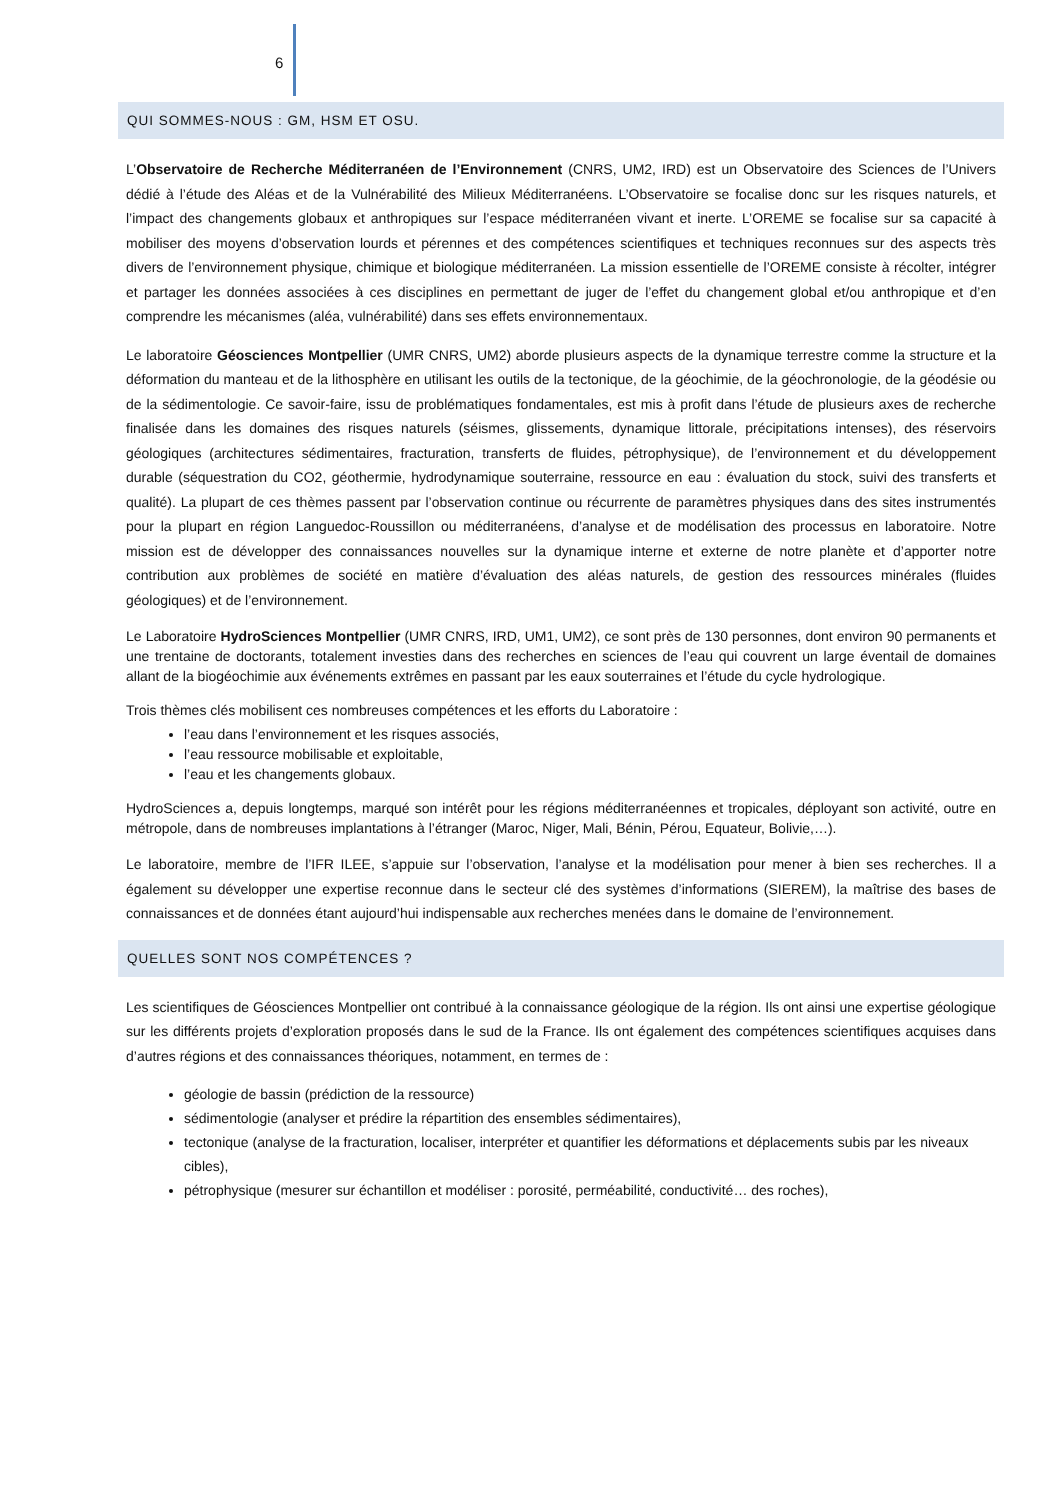6
QUI SOMMES-NOUS : GM, HSM ET OSU.
L’Observatoire de Recherche Méditerranéen de l’Environnement (CNRS, UM2, IRD) est un Observatoire des Sciences de l’Univers dédié à l’étude des Aléas et de la Vulnérabilité des Milieux Méditerranéens. L’Observatoire se focalise donc sur les risques naturels, et l’impact des changements globaux et anthropiques sur l’espace méditerranéen vivant et inerte. L’OREME se focalise sur sa capacité à mobiliser des moyens d’observation lourds et pérennes et des compétences scientifiques et techniques reconnues sur des aspects très divers de l’environnement physique, chimique et biologique méditerranéen. La mission essentielle de l’OREME consiste à récolter, intégrer et partager les données associées à ces disciplines en permettant de juger de l’effet du changement global et/ou anthropique et d’en comprendre les mécanismes (aléa, vulnérabilité) dans ses effets environnementaux.
Le laboratoire Géosciences Montpellier (UMR CNRS, UM2) aborde plusieurs aspects de la dynamique terrestre comme la structure et la déformation du manteau et de la lithosphère en utilisant les outils de la tectonique, de la géochimie, de la géochronologie, de la géodésie ou de la sédimentologie. Ce savoir-faire, issu de problématiques fondamentales, est mis à profit dans l’étude de plusieurs axes de recherche finalisée dans les domaines des risques naturels (séismes, glissements, dynamique littorale, précipitations intenses), des réservoirs géologiques (architectures sédimentaires, fracturation, transferts de fluides, pétrophysique), de l’environnement et du développement durable (séquestration du CO2, géothermie, hydrodynamique souterraine, ressource en eau : évaluation du stock, suivi des transferts et qualité). La plupart de ces thèmes passent par l’observation continue ou récurrente de paramètres physiques dans des sites instrumentés pour la plupart en région Languedoc-Roussillon ou méditerranéens, d’analyse et de modélisation des processus en laboratoire. Notre mission est de développer des connaissances nouvelles sur la dynamique interne et externe de notre planète et d’apporter notre contribution aux problèmes de société en matière d’évaluation des aléas naturels, de gestion des ressources minérales (fluides géologiques) et de l’environnement.
Le Laboratoire HydroSciences Montpellier (UMR CNRS, IRD, UM1, UM2), ce sont près de 130 personnes, dont environ 90 permanents et une trentaine de doctorants, totalement investies dans des recherches en sciences de l’eau qui couvrent un large éventail de domaines allant de la biogéochimie aux événements extrêmes en passant par les eaux souterraines et l’étude du cycle hydrologique.
Trois thèmes clés mobilisent ces nombreuses compétences et les efforts du Laboratoire :
l’eau dans l’environnement et les risques associés,
l’eau ressource mobilisable et exploitable,
l’eau et les changements globaux.
HydroSciences a, depuis longtemps, marqué son intérêt pour les régions méditerranéennes et tropicales, déployant son activité, outre en métropole, dans de nombreuses implantations à l’étranger (Maroc, Niger, Mali, Bénin, Pérou, Equateur, Bolivie,…).
Le laboratoire, membre de l’IFR ILEE, s’appuie sur l’observation, l’analyse et la modélisation pour mener à bien ses recherches. Il a également su développer une expertise reconnue dans le secteur clé des systèmes d’informations (SIEREM), la maîtrise des bases de connaissances et de données étant aujourd’hui indispensable aux recherches menées dans le domaine de l’environnement.
QUELLES SONT NOS COMPÉTENCES ?
Les scientifiques de Géosciences Montpellier ont contribué à la connaissance géologique de la région. Ils ont ainsi une expertise géologique sur les différents projets d’exploration proposés dans le sud de la France. Ils ont également des compétences scientifiques acquises dans d’autres régions et des connaissances théoriques, notamment, en termes de :
géologie de bassin (prédiction de la ressource)
sédimentologie (analyser et prédire la répartition des ensembles sédimentaires),
tectonique (analyse de la fracturation, localiser, interpréter et quantifier les déformations et déplacements subis par les niveaux cibles),
pétrophysique (mesurer sur échantillon et modéliser : porosité, perméabilité, conductivité… des roches),